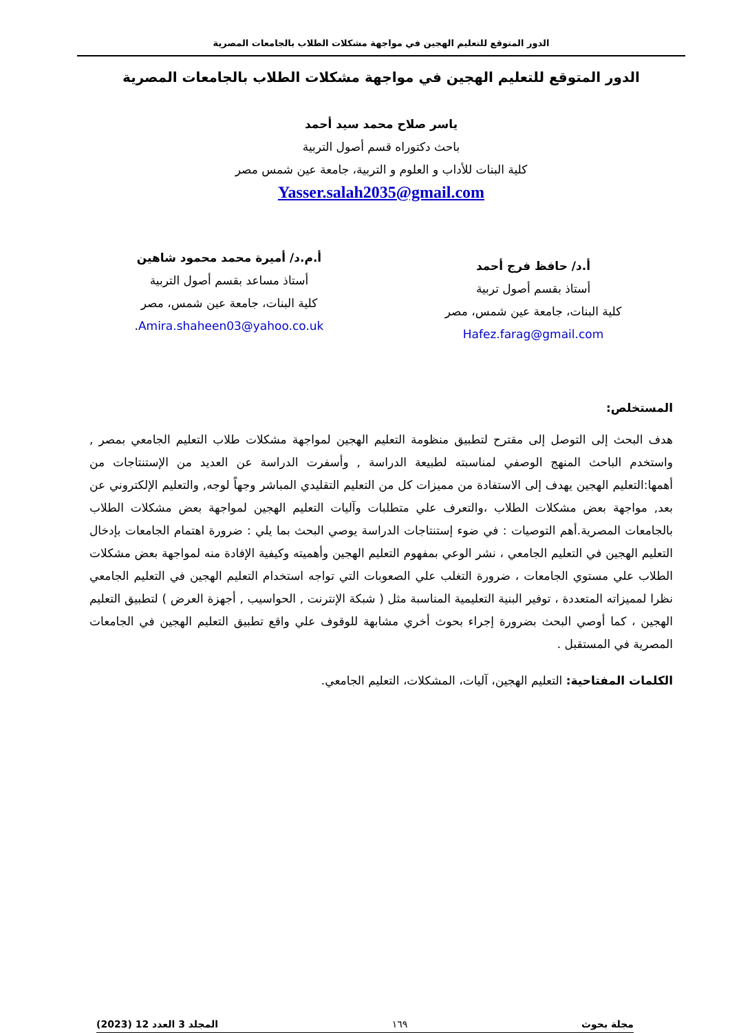الدور المتوقع للتعليم الهجين في مواجهة مشكلات الطلاب بالجامعات المصرية
الدور المتوقع للتعليم الهجين في مواجهة مشكلات الطلاب بالجامعات المصرية
ياسر صلاح محمد سيد أحمد
باحث دكتوراه قسم أصول التربية
كلية البنات للأداب و العلوم و التربية، جامعة عين شمس مصر
Yasser.salah2035@gmail.com
أ.د/ حافظ فرج أحمد
أستاذ بقسم أصول تربية
كلية البنات، جامعة عين شمس، مصر
Hafez.farag@gmail.com
أ.م.د/ أميرة محمد محمود شاهين
أستاذ مساعد بقسم أصول التربية
كلية البنات، جامعة عين شمس، مصر
Amira.shaheen03@yahoo.co.uk.
المستخلص:
هدف البحث إلى التوصل إلى مقترح لتطبيق منظومة التعليم الهجين لمواجهة مشكلات طلاب التعليم الجامعي بمصر , واستخدم الباحث المنهج الوصفي لمناسبته لطبيعة الدراسة , وأسفرت الدراسة عن العديد من الإستنتاجات من أهمها:التعليم الهجين يهدف إلى الاستفادة من مميزات كل من التعليم التقليدي المباشر وجهاً لوجه, والتعليم الإلكتروني عن بعد, مواجهة بعض مشكلات الطلاب ،والتعرف علي متطلبات وآليات التعليم الهجين لمواجهة بعض مشكلات الطلاب بالجامعات المصرية.أهم التوصيات : في ضوء إستنتاجات الدراسة يوصي البحث بما يلي : ضرورة اهتمام الجامعات بإدخال التعليم الهجين في التعليم الجامعي ، نشر الوعي بمفهوم التعليم الهجين وأهميته وكيفية الإفادة منه لمواجهة بعض مشكلات الطلاب علي مستوي الجامعات ، ضرورة التغلب علي الصعوبات التي تواجه استخدام التعليم الهجين في التعليم الجامعي نظرا لمميزاته المتعددة ، توفير البنية التعليمية المناسبة مثل ( شبكة الإنترنت , الحواسيب , أجهزة العرض ) لتطبيق التعليم الهجين ، كما أوصي البحث بضرورة إجراء بحوث أخري مشابهة للوقوف علي واقع تطبيق التعليم الهجين في الجامعات المصرية في المستقبل .
الكلمات المفتاحية: التعليم الهجين، آليات، المشكلات، التعليم الجامعي.
مجلة بحوث ١٦٩ المجلد 3 العدد 12 (2023)